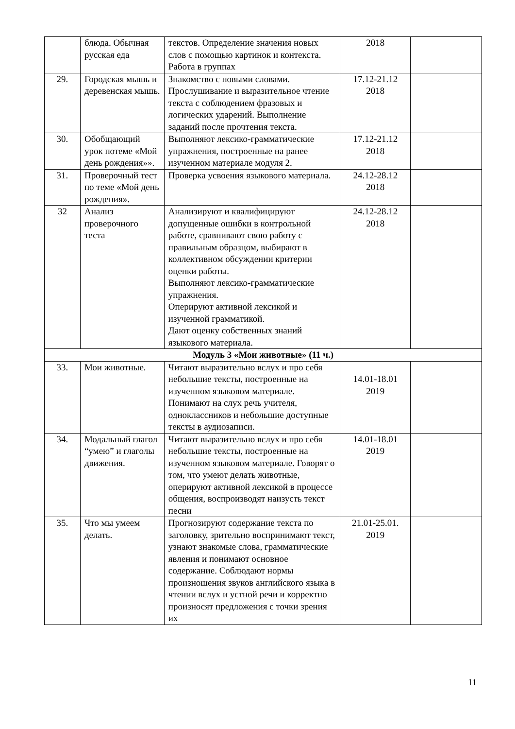| | блюда. Обычная русская еда | текстов. Определение значения новых слов с помощью картинок и контекста. Работа в группах | 2018 | |
| 29. | Городская мышь и деревенская мышь. | Знакомство с новыми словами. Прослушивание и выразительное чтение текста с соблюдением фразовых и логических ударений. Выполнение заданий после прочтения текста. | 17.12-21.12 2018 | |
| 30. | Обобщающий урок потеме «Мой день рождения»». | Выполняют лексико-грамматические упражнения, построенные на ранее изученном материале модуля 2. | 17.12-21.12 2018 | |
| 31. | Проверочный тест по теме «Мой день рождения». | Проверка усвоения языкового материала. | 24.12-28.12 2018 | |
| 32 | Анализ проверочного теста | Анализируют и квалифицируют допущенные ошибки в контрольной работе, сравнивают свою работу с правильным образцом, выбирают в коллективном обсуждении критерии оценки работы. Выполняют лексико-грамматические упражнения. Оперируют активной лексикой и изученной грамматикой. Дают оценку собственных знаний языкового материала. | 24.12-28.12 2018 | |
| Модуль 3 «Мои животные» (11 ч.) | | | | |
| 33. | Мои животные. | Читают выразительно вслух и про себя небольшие тексты, построенные на изученном языковом материале. Понимают на слух речь учителя, одноклассников и небольшие доступные тексты в аудиозаписи. | 14.01-18.01 2019 | |
| 34. | Модальный глагол “умею” и глаголы движения. | Читают выразительно вслух и про себя небольшие тексты, построенные на изученном языковом материале. Говорят о том, что умеют делать животные, оперируют активной лексикой в процессе общения, воспроизводят наизусть текст песни | 14.01-18.01 2019 | |
| 35. | Что мы умеем делать. | Прогнозируют содержание текста по заголовку, зрительно воспринимают текст, узнают знакомые слова, грамматические явления и понимают основное содержание. Соблюдают нормы произношения звуков английского языка в чтении вслух и устной речи и корректно произносят предложения с точки зрения их | 21.01-25.01. 2019 | |
11